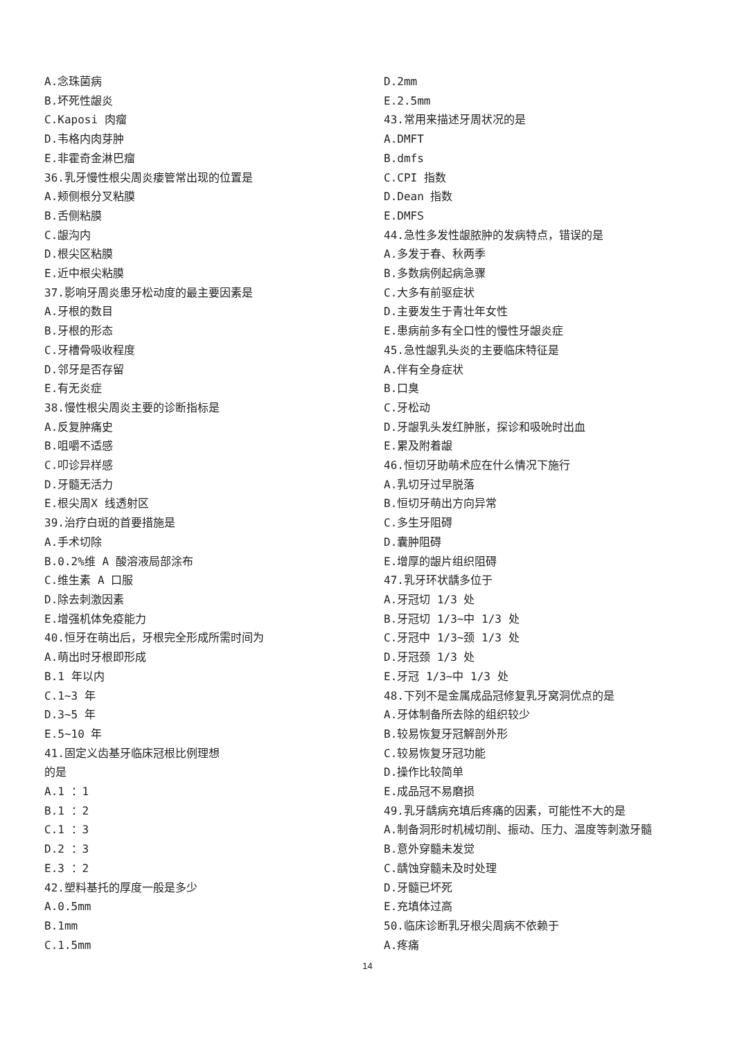A.念珠菌病
B.坏死性龈炎
C.Kaposi 肉瘤
D.韦格内肉芽肿
E.非霍奇金淋巴瘤
36.乳牙慢性根尖周炎瘘管常出现的位置是
A.颊侧根分叉粘膜
B.舌侧粘膜
C.龈沟内
D.根尖区粘膜
E.近中根尖粘膜
37.影响牙周炎患牙松动度的最主要因素是
A.牙根的数目
B.牙根的形态
C.牙槽骨吸收程度
D.邻牙是否存留
E.有无炎症
38.慢性根尖周炎主要的诊断指标是
A.反复肿痛史
B.咀嚼不适感
C.叩诊异样感
D.牙髓无活力
E.根尖周X 线透射区
39.治疗白斑的首要措施是
A.手术切除
B.0.2%维 A 酸溶液局部涂布
C.维生素 A 口服
D.除去刺激因素
E.增强机体免疫能力
40.恒牙在萌出后，牙根完全形成所需时间为
A.萌出时牙根即形成
B.1 年以内
C.1~3 年
D.3~5 年
E.5~10 年
41.固定义齿基牙临床冠根比例理想
的是
A.1 ：1
B.1 ：2
C.1 ：3
D.2 ：3
E.3 ：2
42.塑料基托的厚度一般是多少
A.0.5mm
B.1mm
C.1.5mm
D.2mm
E.2.5mm
43.常用来描述牙周状况的是
A.DMFT
B.dmfs
C.CPI 指数
D.Dean 指数
E.DMFS
44.急性多发性龈脓肿的发病特点，错误的是
A.多发于春、秋两季
B.多数病例起病急骤
C.大多有前驱症状
D.主要发生于青壮年女性
E.患病前多有全口性的慢性牙龈炎症
45.急性龈乳头炎的主要临床特征是
A.伴有全身症状
B.口臭
C.牙松动
D.牙龈乳头发红肿胀，探诊和吸吮时出血
E.累及附着龈
46.恒切牙助萌术应在什么情况下施行
A.乳切牙过早脱落
B.恒切牙萌出方向异常
C.多生牙阻碍
D.囊肿阻碍
E.增厚的龈片组织阻碍
47.乳牙环状龋多位于
A.牙冠切 1/3 处
B.牙冠切 1/3~中 1/3 处
C.牙冠中 1/3~颈 1/3 处
D.牙冠颈 1/3 处
E.牙冠 1/3~中 1/3 处
48.下列不是金属成品冠修复乳牙窝洞优点的是
A.牙体制备所去除的组织较少
B.较易恢复牙冠解剖外形
C.较易恢复牙冠功能
D.操作比较简单
E.成品冠不易磨损
49.乳牙龋病充填后疼痛的因素，可能性不大的是
A.制备洞形时机械切削、振动、压力、温度等刺激牙髓
B.意外穿髓未发觉
C.龋蚀穿髓未及时处理
D.牙髓已坏死
E.充填体过高
50.临床诊断乳牙根尖周病不依赖于
A.疼痛
14